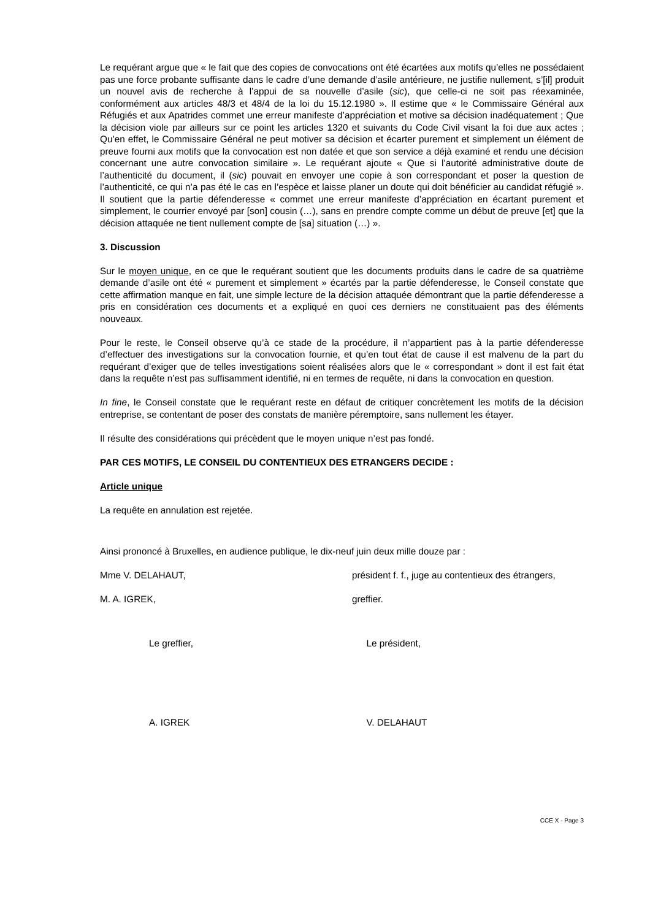Le requérant argue que « le fait que des copies de convocations ont été écartées aux motifs qu’elles ne possédaient pas une force probante suffisante dans le cadre d’une demande d’asile antérieure, ne justifie nullement, s’[il] produit un nouvel avis de recherche à l’appui de sa nouvelle d’asile (sic), que celle-ci ne soit pas réexaminée, conformément aux articles 48/3 et 48/4 de la loi du 15.12.1980 ». Il estime que « le Commissaire Général aux Réfugiés et aux Apatrides commet une erreur manifeste d’appréciation et motive sa décision inadéquatement ; Que la décision viole par ailleurs sur ce point les articles 1320 et suivants du Code Civil visant la foi due aux actes ; Qu’en effet, le Commissaire Général ne peut motiver sa décision et écarter purement et simplement un élément de preuve fourni aux motifs que la convocation est non datée et que son service a déjà examiné et rendu une décision concernant une autre convocation similaire ». Le requérant ajoute « Que si l’autorité administrative doute de l’authenticité du document, il (sic) pouvait en envoyer une copie à son correspondant et poser la question de l’authenticité, ce qui n’a pas été le cas en l’espèce et laisse planer un doute qui doit bénéficier au candidat réfugié ». Il soutient que la partie défenderesse « commet une erreur manifeste d’appréciation en écartant purement et simplement, le courrier envoyé par [son] cousin (…), sans en prendre compte comme un début de preuve [et] que la décision attaquée ne tient nullement compte de [sa] situation (…) ».
3. Discussion
Sur le moyen unique, en ce que le requérant soutient que les documents produits dans le cadre de sa quatrième demande d’asile ont été « purement et simplement » écartés par la partie défenderesse, le Conseil constate que cette affirmation manque en fait, une simple lecture de la décision attaquée démontrant que la partie défenderesse a pris en considération ces documents et a expliqué en quoi ces derniers ne constituaient pas des éléments nouveaux.
Pour le reste, le Conseil observe qu’à ce stade de la procédure, il n’appartient pas à la partie défenderesse d’effectuer des investigations sur la convocation fournie, et qu’en tout état de cause il est malvenu de la part du requérant d’exiger que de telles investigations soient réalisées alors que le « correspondant » dont il est fait état dans la requête n’est pas suffisamment identifié, ni en termes de requête, ni dans la convocation en question.
In fine, le Conseil constate que le requérant reste en défaut de critiquer concrètement les motifs de la décision entreprise, se contentant de poser des constats de manière péremptoire, sans nullement les étayer.
Il résulte des considérations qui précèdent que le moyen unique n’est pas fondé.
PAR CES MOTIFS, LE CONSEIL DU CONTENTIEUX DES ETRANGERS DECIDE :
Article unique
La requête en annulation est rejetée.
Ainsi prononcé à Bruxelles, en audience publique, le dix-neuf juin deux mille douze par :
Mme V. DELAHAUT, président f. f., juge au contentieux des étrangers,
M. A. IGREK, greffier.
Le greffier, Le président,
A. IGREK V. DELAHAUT
CCE X - Page 3